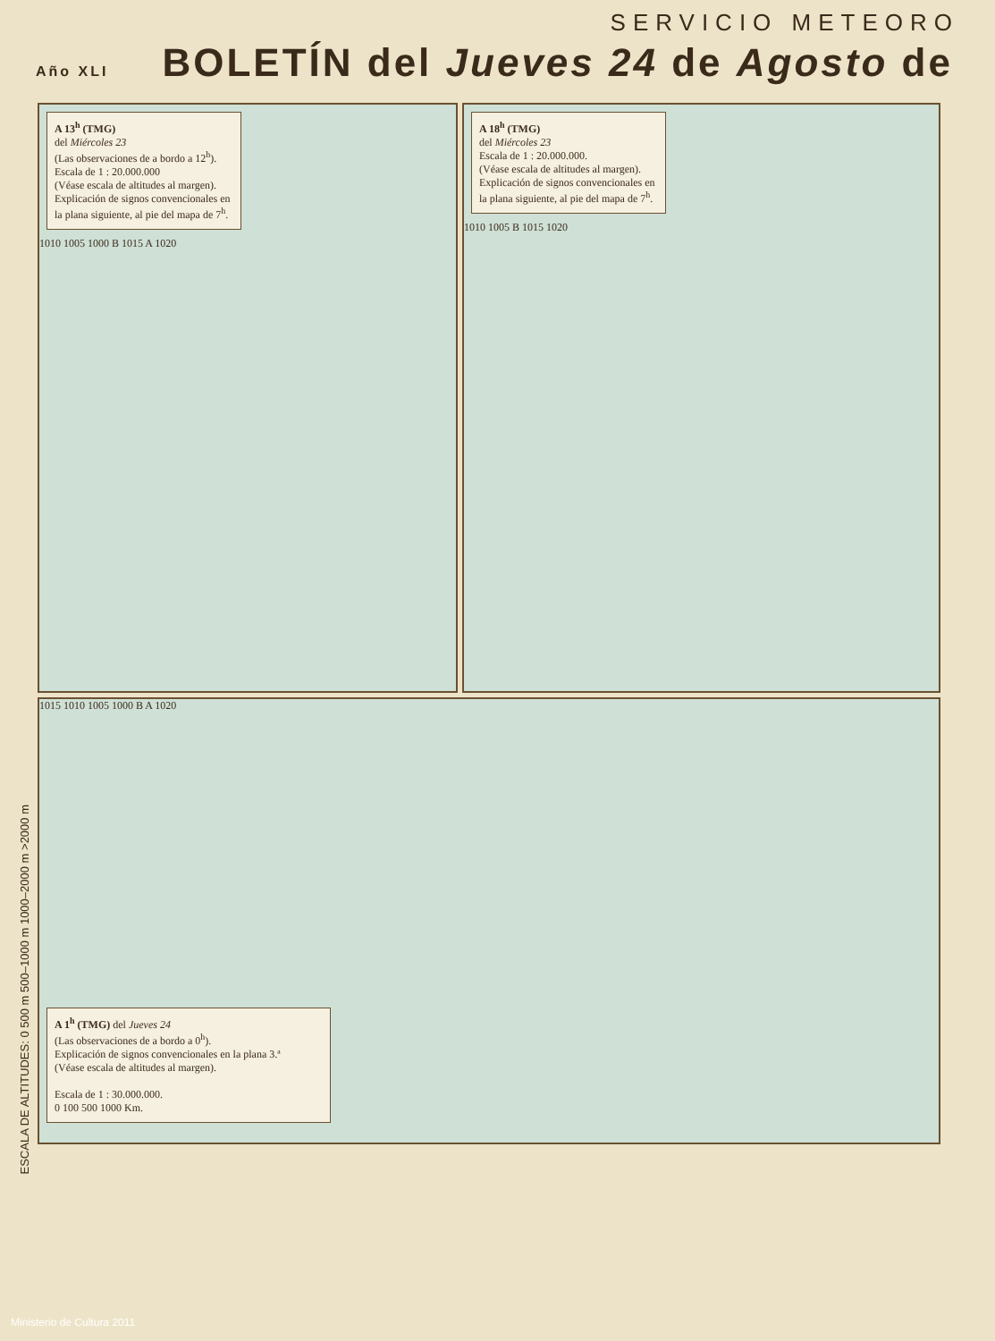SERVICIO METEORO
Año XLI BOLETÍN del Jueves 24 de Agosto de
A 13<sup>h</sup> (TMG)
del Miércoles 23
(Las observaciones de a bordo a 12<sup>h</sup>).
Escala de 1 : 20.000.000
(Véase escala de altitudes al margen).
Explicación de signos convencionales en la plana siguiente, al pie del mapa de 7<sup>h</sup>.
1010 1005 1000 B 1015 A 1020
A 18<sup>h</sup> (TMG)
del Miércoles 23
Escala de 1 : 20.000.000.
(Véase escala de altitudes al margen).
Explicación de signos convencionales en la plana siguiente, al pie del mapa de 7<sup>h</sup>.
1010 1005 B 1015 1020
1015 1010 1005 1000 B A 1020
A 1<sup>h</sup> (TMG) del Jueves 24
(Las observaciones de a bordo a 0<sup>h</sup>).
Explicación de signos convencionales en la plana 3.ª
(Véase escala de altitudes al margen).
Escala de 1 : 30.000.000.
0 100 500 1000 Km.
ESCALA DE ALTITUDES: 0 500 m 500–1000 m 1000–2000 m >2000 m
Ministerio de Cultura 2011